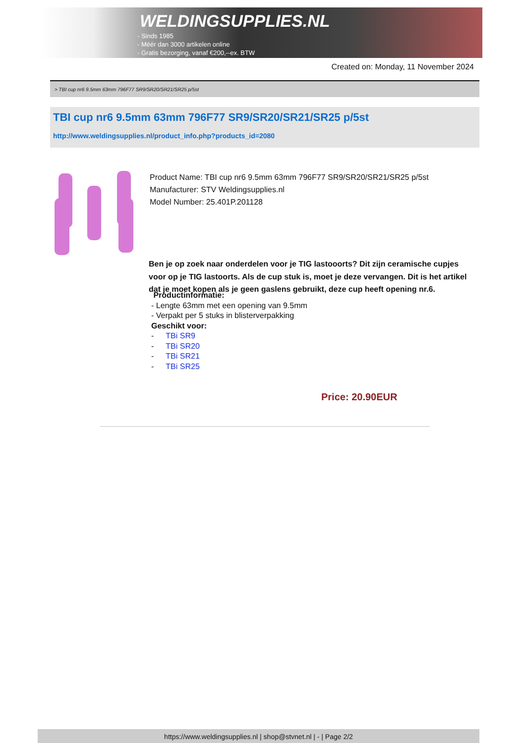WELDINGSUPPLIES.NL
- Sinds 1985
- Méér dan 3000 artikelen online
- Gratis bezorging, vanaf €200,--ex. BTW
Created on: Monday, 11 November 2024
> TBI cup nr6 9.5mm 63mm 796F77 SR9/SR20/SR21/SR25 p/5st
TBI cup nr6 9.5mm 63mm 796F77 SR9/SR20/SR21/SR25 p/5st
http://www.weldingsupplies.nl/product_info.php?products_id=2080
Product Name: TBI cup nr6 9.5mm 63mm 796F77 SR9/SR20/SR21/SR25 p/5st
Manufacturer: STV Weldingsupplies.nl
Model Number: 25.401P.201128
Ben je op zoek naar onderdelen voor je TIG lastooorts? Dit zijn ceramische cupjes voor op je TIG lastoorts. Als de cup stuk is, moet je deze vervangen. Dit is het artikel dat je moet kopen als je geen gaslens gebruikt, deze cup heeft opening nr.6.
Productinformatie:
- Lengte 63mm met een opening van 9.5mm
- Verpakt per 5 stuks in blisterverpakking
Geschikt voor:
- TBi SR9
- TBi SR20
- TBi SR21
- TBi SR25
Price: 20.90EUR
https://www.weldingsupplies.nl | shop@stvnet.nl | - | Page 2/2